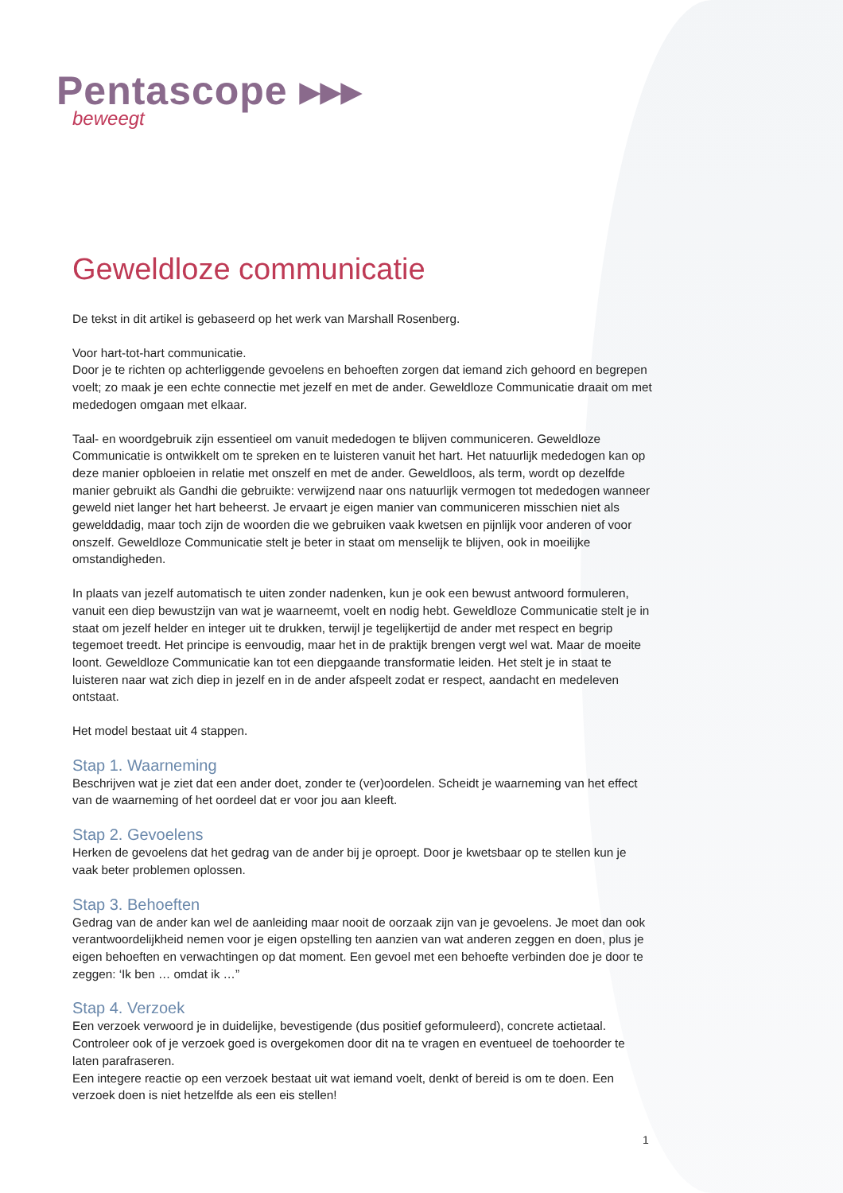Pentascope ▸▸▸
beweegt
Geweldloze communicatie
De tekst in dit artikel is gebaseerd op het werk van Marshall Rosenberg.
Voor hart-tot-hart communicatie.
Door je te richten op achterliggende gevoelens en behoeften zorgen dat iemand zich gehoord en begrepen voelt; zo maak je een echte connectie met jezelf en met de ander. Geweldloze Communicatie draait om met mededogen omgaan met elkaar.
Taal- en woordgebruik zijn essentieel om vanuit mededogen te blijven communiceren. Geweldloze Communicatie is ontwikkelt om te spreken en te luisteren vanuit het hart. Het natuurlijk mededogen kan op deze manier opbloeien in relatie met onszelf en met de ander. Geweldloos, als term, wordt op dezelfde manier gebruikt als Gandhi die gebruikte: verwijzend naar ons natuurlijk vermogen tot mededogen wanneer geweld niet langer het hart beheerst. Je ervaart je eigen manier van communiceren misschien niet als gewelddadig, maar toch zijn de woorden die we gebruiken vaak kwetsen en pijnlijk voor anderen of voor onszelf. Geweldloze Communicatie stelt je beter in staat om menselijk te blijven, ook in moeilijke omstandigheden.
In plaats van jezelf automatisch te uiten zonder nadenken, kun je ook een bewust antwoord formuleren, vanuit een diep bewustzijn van wat je waarneemt, voelt en nodig hebt. Geweldloze Communicatie stelt je in staat om jezelf helder en integer uit te drukken, terwijl je tegelijkertijd de ander met respect en begrip tegemoet treedt. Het principe is eenvoudig, maar het in de praktijk brengen vergt wel wat. Maar de moeite loont. Geweldloze Communicatie kan tot een diepgaande transformatie leiden. Het stelt je in staat te luisteren naar wat zich diep in jezelf en in de ander afspeelt zodat er respect, aandacht en medeleven ontstaat.
Het model bestaat uit 4 stappen.
Stap 1. Waarneming
Beschrijven wat je ziet dat een ander doet, zonder te (ver)oordelen. Scheidt je waarneming van het effect van de waarneming of het oordeel dat er voor jou aan kleeft.
Stap 2. Gevoelens
Herken de gevoelens dat het gedrag van de ander bij je oproept. Door je kwetsbaar op te stellen kun je vaak beter problemen oplossen.
Stap 3. Behoeften
Gedrag van de ander kan wel de aanleiding maar nooit de oorzaak zijn van je gevoelens. Je moet dan ook verantwoordelijkheid nemen voor je eigen opstelling ten aanzien van wat anderen zeggen en doen, plus je eigen behoeften en verwachtingen op dat moment. Een gevoel met een behoefte verbinden doe je door te zeggen: ‘Ik ben … omdat ik …”
Stap 4. Verzoek
Een verzoek verwoord je in duidelijke, bevestigende (dus positief geformuleerd), concrete actietaal. Controleer ook of je verzoek goed is overgekomen door dit na te vragen en eventueel de toehoorder te laten parafraseren.
Een integere reactie op een verzoek bestaat uit wat iemand voelt, denkt of bereid is om te doen. Een verzoek doen is niet hetzelfde als een eis stellen!
1